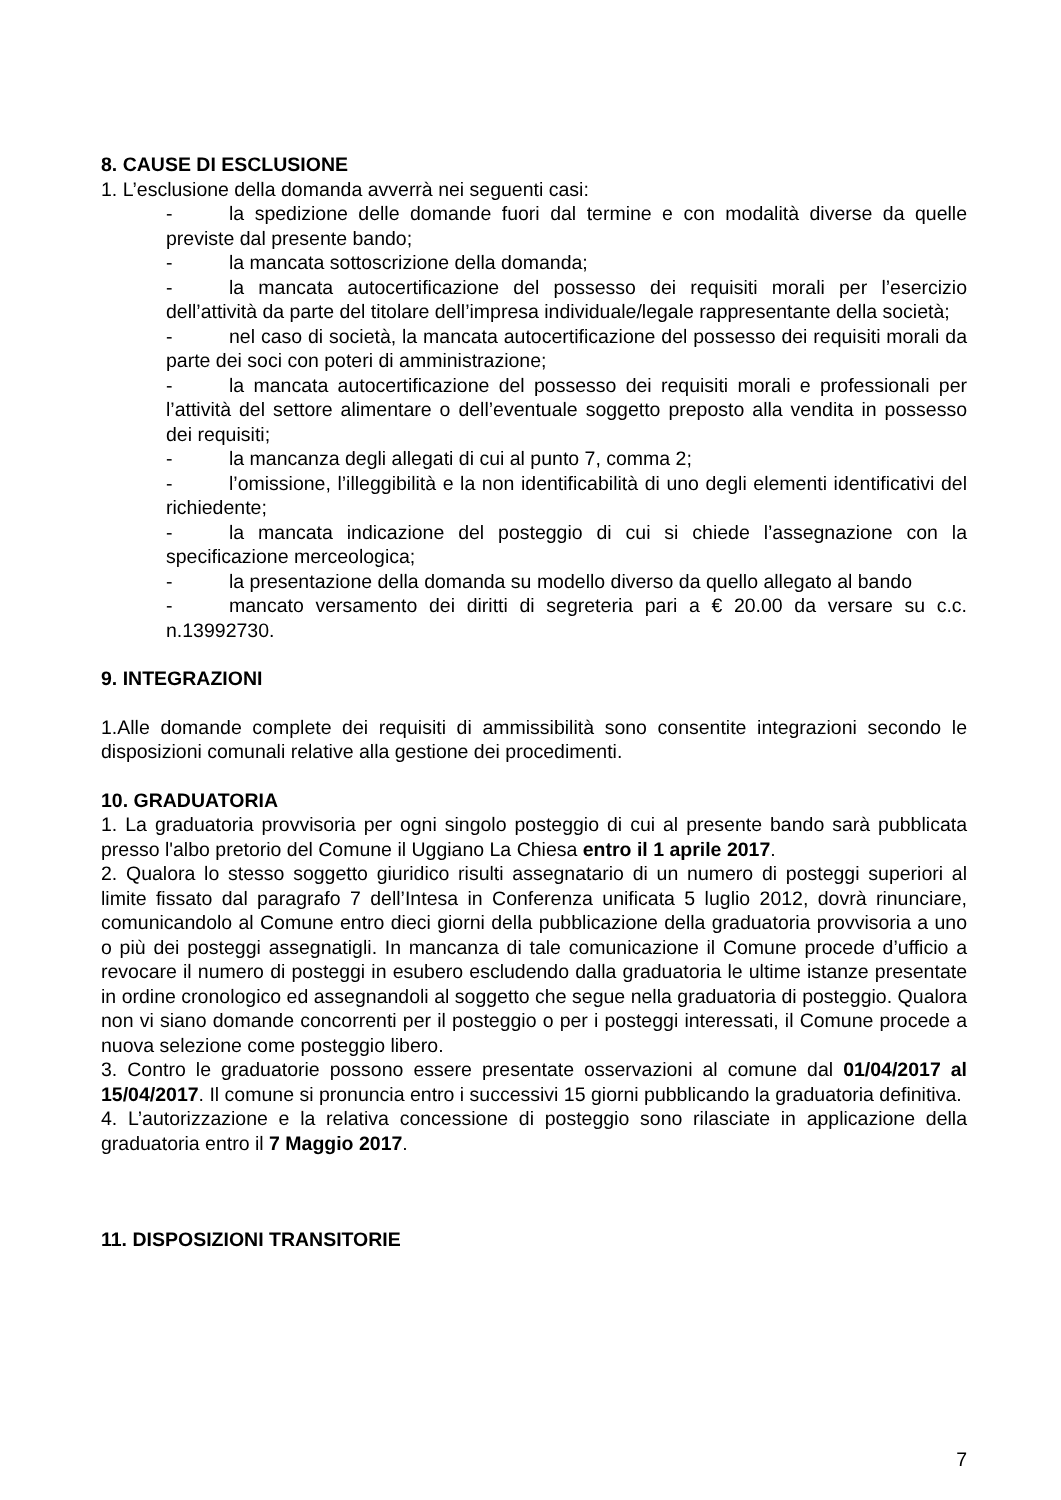8. CAUSE DI ESCLUSIONE
1. L’esclusione della domanda avverrà nei seguenti casi:
- la spedizione delle domande fuori dal termine e con modalità diverse da quelle previste dal presente bando;
- la mancata sottoscrizione della domanda;
- la mancata autocertificazione del possesso dei requisiti morali per l’esercizio dell’attività da parte del titolare dell’impresa individuale/legale rappresentante della società;
- nel caso di società, la mancata autocertificazione del possesso dei requisiti morali da parte dei soci con poteri di amministrazione;
- la mancata autocertificazione del possesso dei requisiti morali e professionali per l’attività del settore alimentare o dell’eventuale soggetto preposto alla vendita in possesso dei requisiti;
- la mancanza degli allegati di cui al punto 7, comma 2;
- l’omissione, l’illeggibilità e la non identificabilità di uno degli elementi identificativi del richiedente;
- la mancata indicazione del posteggio di cui si chiede l’assegnazione con la specificazione merceologica;
- la presentazione della domanda su modello diverso da quello allegato al bando
- mancato versamento dei diritti di segreteria pari a € 20.00 da versare su c.c. n.13992730.
9. INTEGRAZIONI
1.Alle domande complete dei requisiti di ammissibilità sono consentite integrazioni secondo le disposizioni comunali relative alla gestione dei procedimenti.
10. GRADUATORIA
1. La graduatoria provvisoria per ogni singolo posteggio di cui al presente bando sarà pubblicata presso l'albo pretorio del Comune il Uggiano La Chiesa entro il 1 aprile 2017.
2. Qualora lo stesso soggetto giuridico risulti assegnatario di un numero di posteggi superiori al limite fissato dal paragrafo 7 dell’Intesa in Conferenza unificata 5 luglio 2012, dovrà rinunciare, comunicandolo al Comune entro dieci giorni della pubblicazione della graduatoria provvisoria a uno o più dei posteggi assegnatigli. In mancanza di tale comunicazione il Comune procede d’ufficio a revocare il numero di posteggi in esubero escludendo dalla graduatoria le ultime istanze presentate in ordine cronologico ed assegnandoli al soggetto che segue nella graduatoria di posteggio. Qualora non vi siano domande concorrenti per il posteggio o per i posteggi interessati, il Comune procede a nuova selezione come posteggio libero.
3. Contro le graduatorie possono essere presentate osservazioni al comune dal 01/04/2017 al 15/04/2017. Il comune si pronuncia entro i successivi 15 giorni pubblicando la graduatoria definitiva.
4. L’autorizzazione e la relativa concessione di posteggio sono rilasciate in applicazione della graduatoria entro il 7 Maggio 2017.
11. DISPOSIZIONI TRANSITORIE
7